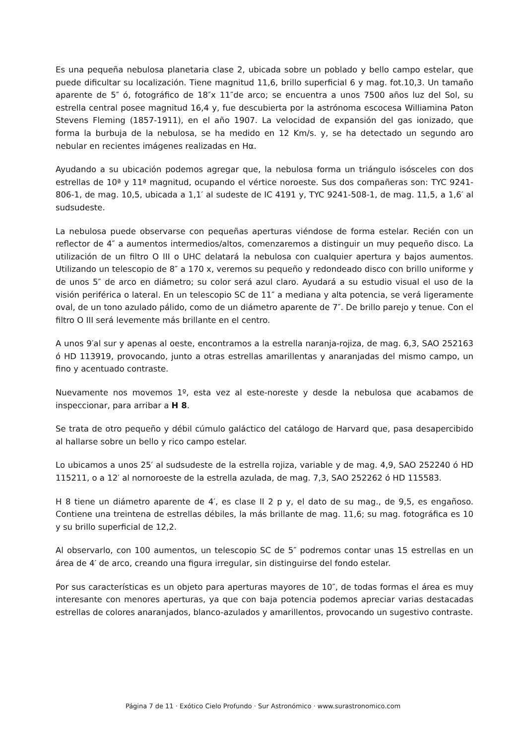Es una pequeña nebulosa planetaria clase 2, ubicada sobre un poblado y bello campo estelar, que puede dificultar su localización. Tiene magnitud 11,6, brillo superficial 6 y mag. fot.10,3. Un tamaño aparente de 5″ ó, fotográfico de 18″x 11″de arco; se encuentra a unos 7500 años luz del Sol, su estrella central posee magnitud 16,4 y, fue descubierta por la astrónoma escocesa Williamina Paton Stevens Fleming (1857-1911), en el año 1907. La velocidad de expansión del gas ionizado, que forma la burbuja de la nebulosa, se ha medido en 12 Km/s. y, se ha detectado un segundo aro nebular en recientes imágenes realizadas en Hα.
Ayudando a su ubicación podemos agregar que, la nebulosa forma un triángulo isósceles con dos estrellas de 10ª y 11ª magnitud, ocupando el vértice noroeste. Sus dos compañeras son: TYC 9241-806-1, de mag. 10,5, ubicada a 1,1′ al sudeste de IC 4191 y, TYC 9241-508-1, de mag. 11,5, a 1,6′ al sudsudeste.
La nebulosa puede observarse con pequeñas aperturas viéndose de forma estelar. Recién con un reflector de 4″ a aumentos intermedios/altos, comenzaremos a distinguir un muy pequeño disco. La utilización de un filtro O III o UHC delatará la nebulosa con cualquier apertura y bajos aumentos. Utilizando un telescopio de 8″ a 170 x, veremos su pequeño y redondeado disco con brillo uniforme y de unos 5″ de arco en diámetro; su color será azul claro. Ayudará a su estudio visual el uso de la visión periférica o lateral. En un telescopio SC de 11″ a mediana y alta potencia, se verá ligeramente oval, de un tono azulado pálido, como de un diámetro aparente de 7″. De brillo parejo y tenue. Con el filtro O III será levemente más brillante en el centro.
A unos 9′al sur y apenas al oeste, encontramos a la estrella naranja-rojiza, de mag. 6,3, SAO 252163 ó HD 113919, provocando, junto a otras estrellas amarillentas y anaranjadas del mismo campo, un fino y acentuado contraste.
Nuevamente nos movemos 1º, esta vez al este-noreste y desde la nebulosa que acabamos de inspeccionar, para arribar a H 8.
Se trata de otro pequeño y débil cúmulo galáctico del catálogo de Harvard que, pasa desapercibido al hallarse sobre un bello y rico campo estelar.
Lo ubicamos a unos 25′ al sudsudeste de la estrella rojiza, variable y de mag. 4,9, SAO 252240 ó HD 115211, o a 12′ al nornoroeste de la estrella azulada, de mag. 7,3, SAO 252262 ó HD 115583.
H 8 tiene un diámetro aparente de 4′, es clase II 2 p y, el dato de su mag., de 9,5, es engañoso. Contiene una treintena de estrellas débiles, la más brillante de mag. 11,6; su mag. fotográfica es 10 y su brillo superficial de 12,2.
Al observarlo, con 100 aumentos, un telescopio SC de 5″ podremos contar unas 15 estrellas en un área de 4′ de arco, creando una figura irregular, sin distinguirse del fondo estelar.
Por sus características es un objeto para aperturas mayores de 10″, de todas formas el área es muy interesante con menores aperturas, ya que con baja potencia podemos apreciar varias destacadas estrellas de colores anaranjados, blanco-azulados y amarillentos, provocando un sugestivo contraste.
Página 7 de 11 · Exótico Cielo Profundo · Sur Astronómico · www.surastronomico.com